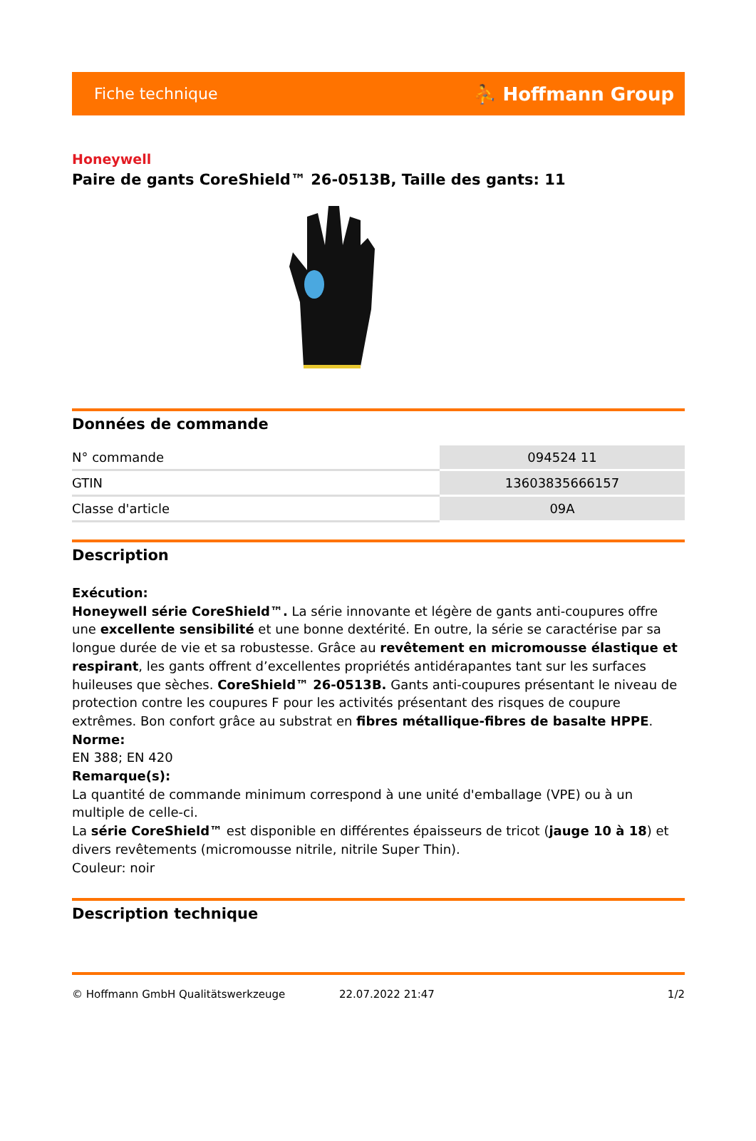Fiche technique ⛹ Hoffmann Group
Honeywell
Paire de gants CoreShield™ 26-0513B, Taille des gants: 11
Données de commande
| N° commande | 094524 11 |
| GTIN | 13603835666157 |
| Classe d'article | 09A |
Description
Exécution:
Honeywell série CoreShield™. La série innovante et légère de gants anti-coupures offre une excellente sensibilité et une bonne dextérité. En outre, la série se caractérise par sa longue durée de vie et sa robustesse. Grâce au revêtement en micromousse élastique et respirant, les gants offrent d’excellentes propriétés antidérapantes tant sur les surfaces huileuses que sèches. CoreShield™ 26-0513B. Gants anti-coupures présentant le niveau de protection contre les coupures F pour les activités présentant des risques de coupure extrêmes. Bon confort grâce au substrat en fibres métallique-fibres de basalte HPPE.
Norme:
EN 388; EN 420
Remarque(s):
La quantité de commande minimum correspond à une unité d'emballage (VPE) ou à un multiple de celle-ci.
La série CoreShield™ est disponible en différentes épaisseurs de tricot (jauge 10 à 18) et divers revêtements (micromousse nitrile, nitrile Super Thin).
Couleur: noir
Description technique
© Hoffmann GmbH Qualitätswerkzeuge 22.07.2022 21:47 1/2